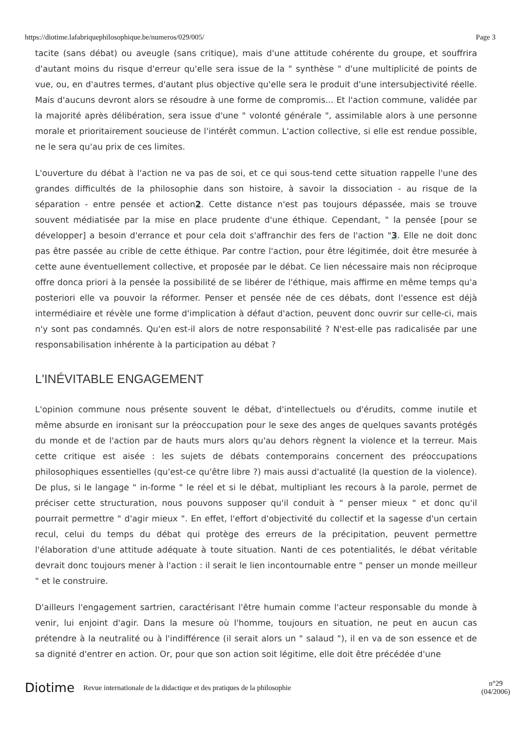https://diotime.lafabriquephilosophique.be/numeros/029/005/ Page 3
tacite (sans débat) ou aveugle (sans critique), mais d'une attitude cohérente du groupe, et souffrira d'autant moins du risque d'erreur qu'elle sera issue de la " synthèse " d'une multiplicité de points de vue, ou, en d'autres termes, d'autant plus objective qu'elle sera le produit d'une intersubjectivité réelle. Mais d'aucuns devront alors se résoudre à une forme de compromis... Et l'action commune, validée par la majorité après délibération, sera issue d'une " volonté générale ", assimilable alors à une personne morale et prioritairement soucieuse de l'intérêt commun. L'action collective, si elle est rendue possible, ne le sera qu'au prix de ces limites.
L'ouverture du débat à l'action ne va pas de soi, et ce qui sous-tend cette situation rappelle l'une des grandes difficultés de la philosophie dans son histoire, à savoir la dissociation - au risque de la séparation - entre pensée et action2. Cette distance n'est pas toujours dépassée, mais se trouve souvent médiatisée par la mise en place prudente d'une éthique. Cependant, " la pensée [pour se développer] a besoin d'errance et pour cela doit s'affranchir des fers de l'action "3. Elle ne doit donc pas être passée au crible de cette éthique. Par contre l'action, pour être légitimée, doit être mesurée à cette aune éventuellement collective, et proposée par le débat. Ce lien nécessaire mais non réciproque offre donca priori à la pensée la possibilité de se libérer de l'éthique, mais affirme en même temps qu'a posteriori elle va pouvoir la réformer. Penser et pensée née de ces débats, dont l'essence est déjà intermédiaire et révèle une forme d'implication à défaut d'action, peuvent donc ouvrir sur celle-ci, mais n'y sont pas condamnés. Qu'en est-il alors de notre responsabilité ? N'est-elle pas radicalisée par une responsabilisation inhérente à la participation au débat ?
L'INÉVITABLE ENGAGEMENT
L'opinion commune nous présente souvent le débat, d'intellectuels ou d'érudits, comme inutile et même absurde en ironisant sur la préoccupation pour le sexe des anges de quelques savants protégés du monde et de l'action par de hauts murs alors qu'au dehors règnent la violence et la terreur. Mais cette critique est aisée : les sujets de débats contemporains concernent des préoccupations philosophiques essentielles (qu'est-ce qu'être libre ?) mais aussi d'actualité (la question de la violence). De plus, si le langage " in-forme " le réel et si le débat, multipliant les recours à la parole, permet de préciser cette structuration, nous pouvons supposer qu'il conduit à " penser mieux " et donc qu'il pourrait permettre " d'agir mieux ". En effet, l'effort d'objectivité du collectif et la sagesse d'un certain recul, celui du temps du débat qui protège des erreurs de la précipitation, peuvent permettre l'élaboration d'une attitude adéquate à toute situation. Nanti de ces potentialités, le débat véritable devrait donc toujours mener à l'action : il serait le lien incontournable entre " penser un monde meilleur " et le construire.
D'ailleurs l'engagement sartrien, caractérisant l'être humain comme l'acteur responsable du monde à venir, lui enjoint d'agir. Dans la mesure où l'homme, toujours en situation, ne peut en aucun cas prétendre à la neutralité ou à l'indifférence (il serait alors un " salaud "), il en va de son essence et de sa dignité d'entrer en action. Or, pour que son action soit légitime, elle doit être précédée d'une
Diotime Revue internationale de la didactique et des pratiques de la philosophie n°29
(04/2006)